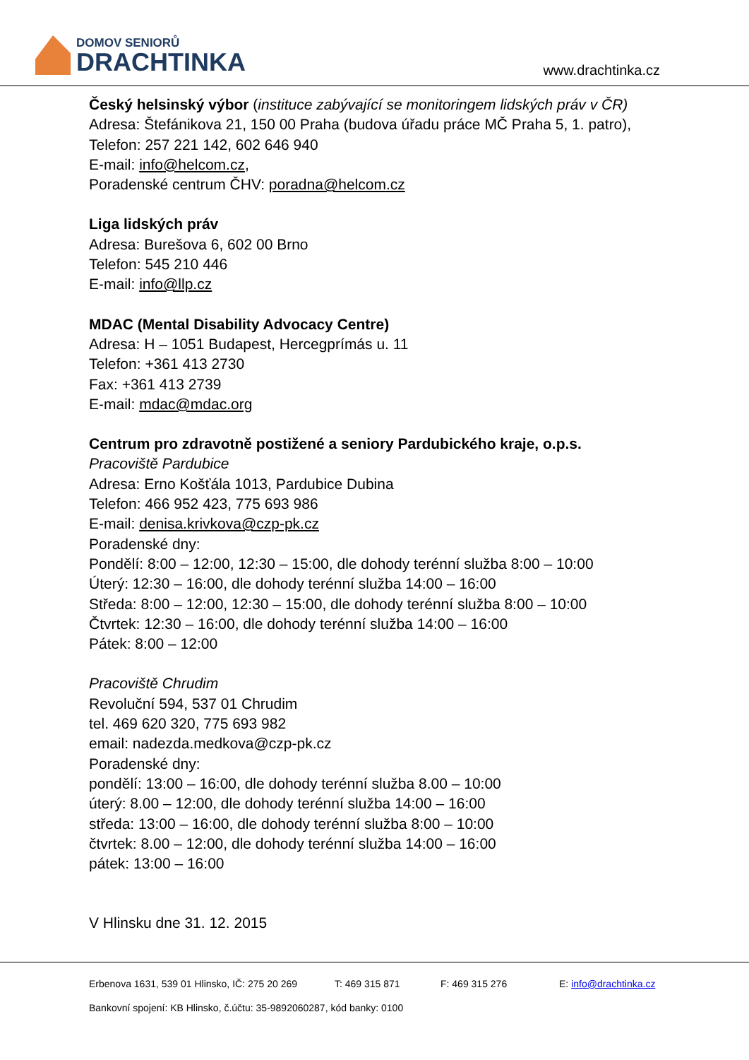DOMOV SENIORŮ
DRACHTINKA
www.drachtinka.cz
Český helsinský výbor (instituce zabývající se monitoringem lidských práv v ČR)
Adresa: Štefánikova 21, 150 00 Praha (budova úřadu práce MČ Praha 5, 1. patro),
Telefon: 257 221 142, 602 646 940
E-mail: info@helcom.cz,
Poradenské centrum ČHV: poradna@helcom.cz
Liga lidských práv
Adresa: Burešova 6, 602 00 Brno
Telefon: 545 210 446
E-mail: info@llp.cz
MDAC (Mental Disability Advocacy Centre)
Adresa: H – 1051 Budapest, Hercegprímás u. 11
Telefon: +361 413 2730
Fax: +361 413 2739
E-mail: mdac@mdac.org
Centrum pro zdravotně postižené a seniory Pardubického kraje, o.p.s.
Pracoviště Pardubice
Adresa: Erno Košťála 1013, Pardubice Dubina
Telefon: 466 952 423, 775 693 986
E-mail: denisa.krivkova@czp-pk.cz
Poradenské dny:
Pondělí: 8:00 – 12:00, 12:30 – 15:00, dle dohody terénní služba 8:00 – 10:00
Úterý: 12:30 – 16:00, dle dohody terénní služba 14:00 – 16:00
Středa: 8:00 – 12:00, 12:30 – 15:00, dle dohody terénní služba 8:00 – 10:00
Čtvrtek: 12:30 – 16:00, dle dohody terénní služba 14:00 – 16:00
Pátek: 8:00 – 12:00
Pracoviště Chrudim
Revoluční 594, 537 01 Chrudim
tel. 469 620 320, 775 693 982
email: nadezda.medkova@czp-pk.cz
Poradenské dny:
pondělí: 13:00 – 16:00, dle dohody terénní služba 8.00 – 10:00
úterý: 8.00 – 12:00, dle dohody terénní služba 14:00 – 16:00
středa: 13:00 – 16:00, dle dohody terénní služba 8:00 – 10:00
čtvrtek: 8.00 – 12:00, dle dohody terénní služba 14:00 – 16:00
pátek: 13:00 – 16:00
V Hlinsku dne 31. 12. 2015
Erbenova 1631, 539 01 Hlinsko, IČ: 275 20 269 T: 469 315 871 F: 469 315 276 E: info@drachtinka.cz
Bankovní spojení: KB Hlinsko, č.účtu: 35-9892060287, kód banky: 0100